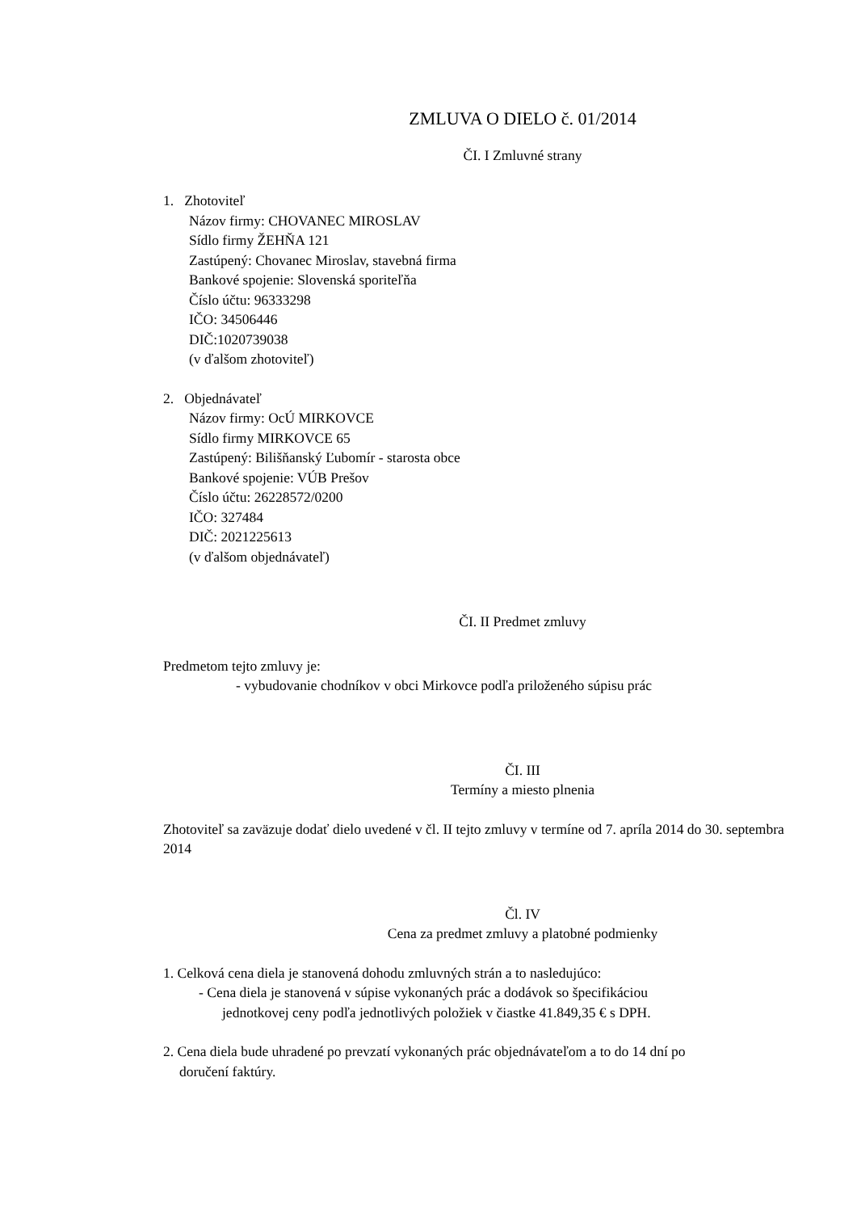ZMLUVA O DIELO č. 01/2014
ČI. I Zmluvné strany
1. Zhotoviteľ
Názov firmy: CHOVANEC MIROSLAV
Sídlo firmy ŽEHŇA 121
Zastúpený: Chovanec Miroslav, stavebná firma
Bankové spojenie: Slovenská sporiteľňa
Číslo účtu: 96333298
IČO: 34506446
DIČ:1020739038
(v ďalšom zhotoviteľ)
2. Objednávateľ
Názov firmy: OcÚ MIRKOVCE
Sídlo firmy MIRKOVCE 65
Zastúpený: Bilišňanský Ľubomír - starosta obce
Bankové spojenie: VÚB Prešov
Číslo účtu: 26228572/0200
IČO: 327484
DIČ: 2021225613
(v ďalšom objednávateľ)
ČI. II Predmet zmluvy
Predmetom tejto zmluvy je:
- vybudovanie chodníkov v obci Mirkovce podľa priloženého súpisu prác
ČI. III
Termíny a miesto plnenia
Zhotoviteľ sa zaväzuje dodať dielo uvedené v čl. II tejto zmluvy v termíne od 7. apríla 2014 do 30. septembra 2014
Čl. IV
Cena za predmet zmluvy a platobné podmienky
1. Celková cena diela je stanovená dohodu zmluvných strán a to nasledujúco:
- Cena diela je stanovená v súpise vykonaných prác a dodávok so špecifikáciou
jednotkovej ceny podľa jednotlivých položiek v čiastke 41.849,35 € s DPH.
2. Cena diela bude uhradené po prevzatí vykonaných prác objednávateľom a to do 14 dní po
doručení faktúry.